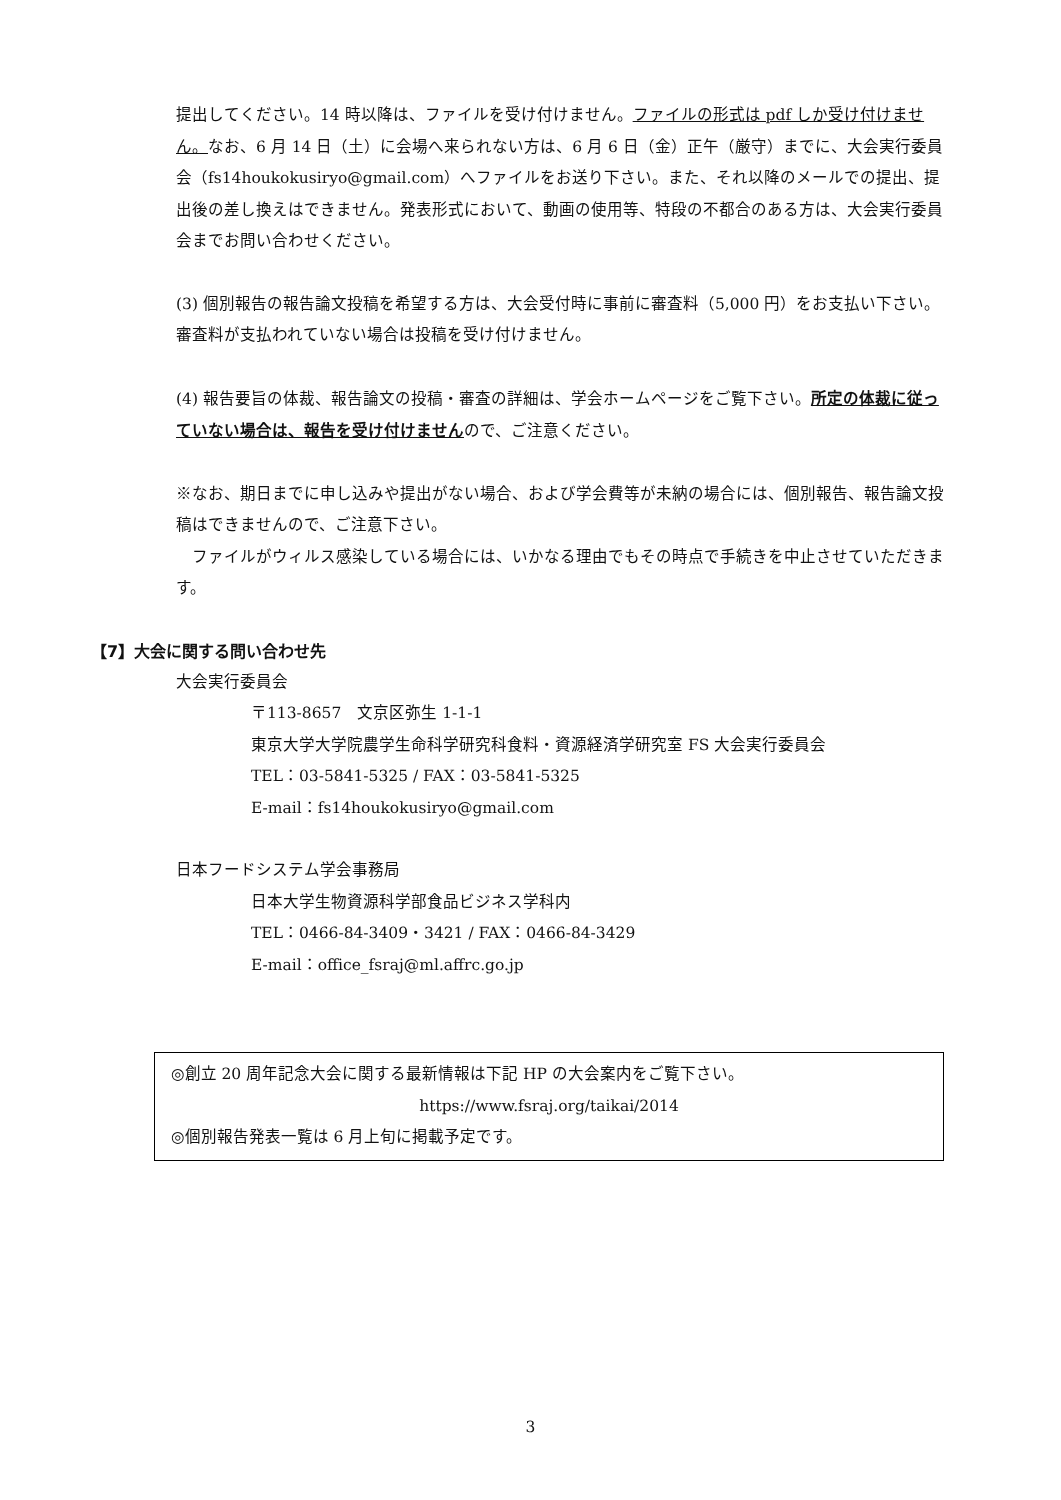提出してください。14 時以降は、ファイルを受け付けません。ファイルの形式は pdf しか受け付けません。なお、6 月 14 日（土）に会場へ来られない方は、6 月 6 日（金）正午（厳守）までに、大会実行委員会（fs14houkokusiryo@gmail.com）へファイルをお送り下さい。また、それ以降のメールでの提出、提出後の差し換えはできません。発表形式において、動画の使用等、特段の不都合のある方は、大会実行委員会までお問い合わせください。
(3) 個別報告の報告論文投稿を希望する方は、大会受付時に事前に審査料（5,000 円）をお支払い下さい。審査料が支払われていない場合は投稿を受け付けません。
(4) 報告要旨の体裁、報告論文の投稿・審査の詳細は、学会ホームページをご覧下さい。所定の体裁に従っていない場合は、報告を受け付けませんので、ご注意ください。
※なお、期日までに申し込みや提出がない場合、および学会費等が未納の場合には、個別報告、報告論文投稿はできませんので、ご注意下さい。
　ファイルがウィルス感染している場合には、いかなる理由でもその時点で手続きを中止させていただきます。
【7】大会に関する問い合わせ先
大会実行委員会
〒113-8657　文京区弥生 1-1-1
東京大学大学院農学生命科学研究科食料・資源経済学研究室 FS 大会実行委員会
TEL：03-5841-5325 / FAX：03-5841-5325
E-mail：fs14houkokusiryo@gmail.com
日本フードシステム学会事務局
日本大学生物資源科学部食品ビジネス学科内
TEL：0466-84-3409・3421 / FAX：0466-84-3429
E-mail：office_fsraj@ml.affrc.go.jp
◎創立 20 周年記念大会に関する最新情報は下記 HP の大会案内をご覧下さい。
https://www.fsraj.org/taikai/2014
◎個別報告発表一覧は 6 月上旬に掲載予定です。
3